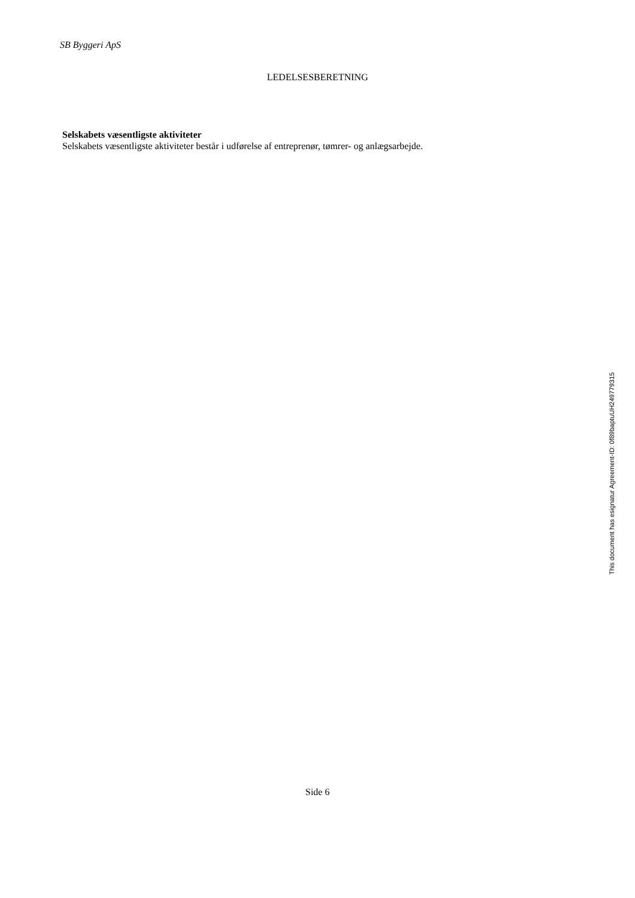SB Byggeri ApS
LEDELSESBERETNING
Selskabets væsentligste aktiviteter
Selskabets væsentligste aktiviteter består i udførelse af entreprenør, tømrer- og anlægsarbejde.
This document has esignatur Agreement-ID: 0f89baptuUH249779315
Side 6